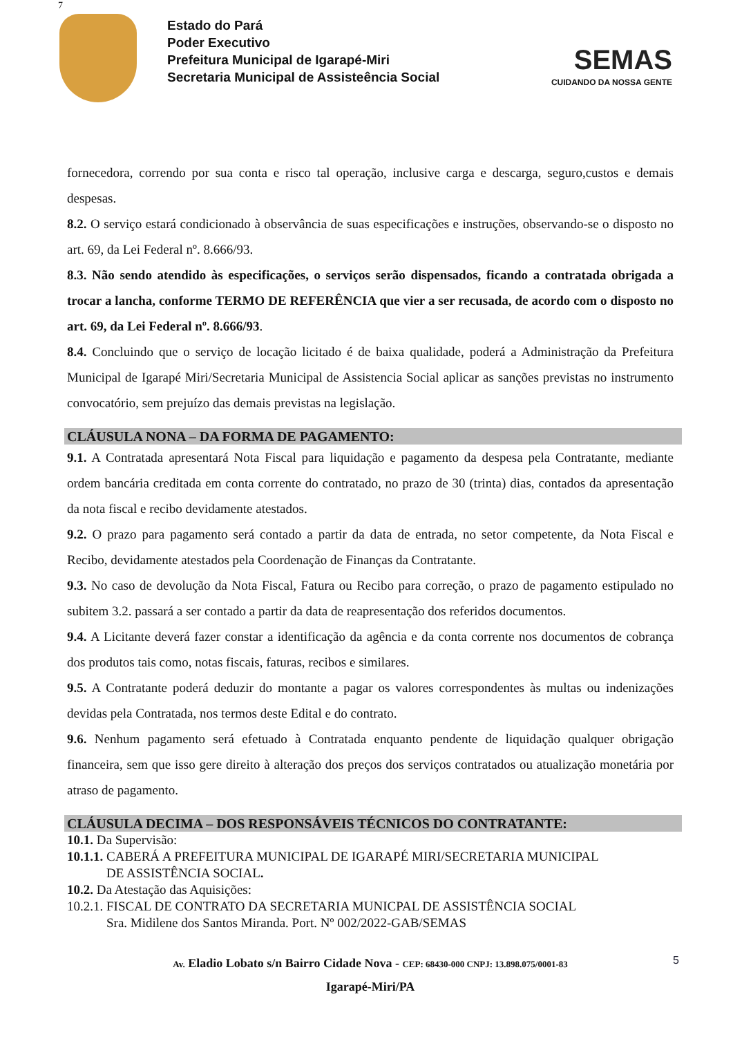7
Estado do Pará
Poder Executivo
Prefeitura Municipal de Igarapé-Miri
Secretaria Municipal de Assisteência Social
SEMAS
CUIDANDO DA NOSSA GENTE
fornecedora, correndo por sua conta e risco tal operação, inclusive carga e descarga, seguro,custos e demais despesas.
8.2. O serviço estará condicionado à observância de suas especificações e instruções, observando-se o disposto no art. 69, da Lei Federal nº. 8.666/93.
8.3. Não sendo atendido às especificações, o serviços serão dispensados, ficando a contratada obrigada a trocar a lancha, conforme TERMO DE REFERÊNCIA que vier a ser recusada, de acordo com o disposto no art. 69, da Lei Federal nº. 8.666/93.
8.4. Concluindo que o serviço de locação licitado é de baixa qualidade, poderá a Administração da Prefeitura Municipal de Igarapé Miri/Secretaria Municipal de Assistencia Social aplicar as sanções previstas no instrumento convocatório, sem prejuízo das demais previstas na legislação.
CLÁUSULA NONA – DA FORMA DE PAGAMENTO:
9.1. A Contratada apresentará Nota Fiscal para liquidação e pagamento da despesa pela Contratante, mediante ordem bancária creditada em conta corrente do contratado, no prazo de 30 (trinta) dias, contados da apresentação da nota fiscal e recibo devidamente atestados.
9.2. O prazo para pagamento será contado a partir da data de entrada, no setor competente, da Nota Fiscal e Recibo, devidamente atestados pela Coordenação de Finanças da Contratante.
9.3. No caso de devolução da Nota Fiscal, Fatura ou Recibo para correção, o prazo de pagamento estipulado no subitem 3.2. passará a ser contado a partir da data de reapresentação dos referidos documentos.
9.4. A Licitante deverá fazer constar a identificação da agência e da conta corrente nos documentos de cobrança dos produtos tais como, notas fiscais, faturas, recibos e similares.
9.5. A Contratante poderá deduzir do montante a pagar os valores correspondentes às multas ou indenizações devidas pela Contratada, nos termos deste Edital e do contrato.
9.6. Nenhum pagamento será efetuado à Contratada enquanto pendente de liquidação qualquer obrigação financeira, sem que isso gere direito à alteração dos preços dos serviços contratados ou atualização monetária por atraso de pagamento.
CLÁUSULA DECIMA – DOS RESPONSÁVEIS TÉCNICOS DO CONTRATANTE:
10.1. Da Supervisão:
10.1.1. CABERÁ A PREFEITURA MUNICIPAL DE IGARAPÉ MIRI/SECRETARIA MUNICIPAL
DE ASSISTÊNCIA SOCIAL.
10.2. Da Atestação das Aquisições:
10.2.1. FISCAL DE CONTRATO DA SECRETARIA MUNICPAL DE ASSISTÊNCIA SOCIAL
Sra. Midilene dos Santos Miranda. Port. Nº 002/2022-GAB/SEMAS
Av. Eladio Lobato s/n Bairro Cidade Nova - CEP: 68430-000 CNPJ: 13.898.075/0001-83
Igarapé-Miri/PA
5